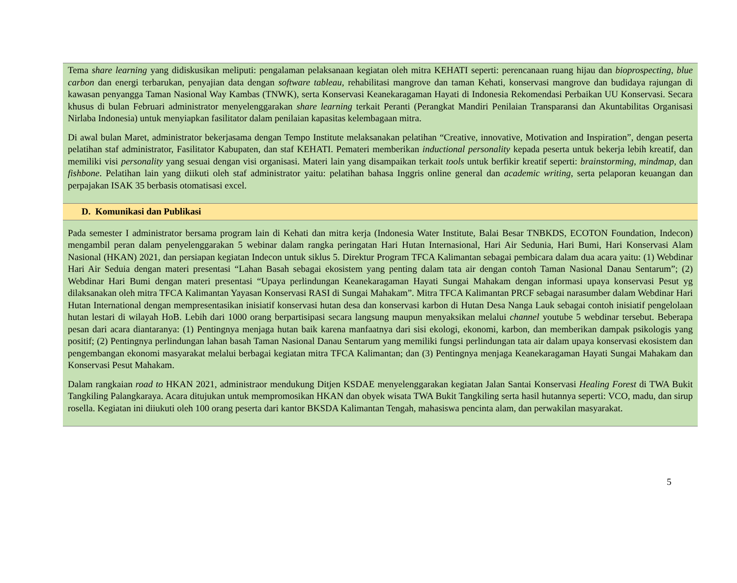Tema share learning yang didiskusikan meliputi: pengalaman pelaksanaan kegiatan oleh mitra KEHATI seperti: perencanaan ruang hijau dan bioprospecting, blue carbon dan energi terbarukan, penyajian data dengan software tableau, rehabilitasi mangrove dan taman Kehati, konservasi mangrove dan budidaya rajungan di kawasan penyangga Taman Nasional Way Kambas (TNWK), serta Konservasi Keanekaragaman Hayati di Indonesia Rekomendasi Perbaikan UU Konservasi. Secara khusus di bulan Februari administrator menyelenggarakan share learning terkait Peranti (Perangkat Mandiri Penilaian Transparansi dan Akuntabilitas Organisasi Nirlaba Indonesia) untuk menyiapkan fasilitator dalam penilaian kapasitas kelembagaan mitra.
Di awal bulan Maret, administrator bekerjasama dengan Tempo Institute melaksanakan pelatihan “Creative, innovative, Motivation and Inspiration”, dengan peserta pelatihan staf administrator, Fasilitator Kabupaten, dan staf KEHATI. Pemateri memberikan inductional personality kepada peserta untuk bekerja lebih kreatif, dan memiliki visi personality yang sesuai dengan visi organisasi. Materi lain yang disampaikan terkait tools untuk berfikir kreatif seperti: brainstorming, mindmap, dan fishbone. Pelatihan lain yang diikuti oleh staf administrator yaitu: pelatihan bahasa Inggris online general dan academic writing, serta pelaporan keuangan dan perpajakan ISAK 35 berbasis otomatisasi excel.
D. Komunikasi dan Publikasi
Pada semester I administrator bersama program lain di Kehati dan mitra kerja (Indonesia Water Institute, Balai Besar TNBKDS, ECOTON Foundation, Indecon) mengambil peran dalam penyelenggarakan 5 webinar dalam rangka peringatan Hari Hutan Internasional, Hari Air Sedunia, Hari Bumi, Hari Konservasi Alam Nasional (HKAN) 2021, dan persiapan kegiatan Indecon untuk siklus 5. Direktur Program TFCA Kalimantan sebagai pembicara dalam dua acara yaitu: (1) Webdinar Hari Air Seduia dengan materi presentasi “Lahan Basah sebagai ekosistem yang penting dalam tata air dengan contoh Taman Nasional Danau Sentarum”; (2) Webdinar Hari Bumi dengan materi presentasi “Upaya perlindungan Keanekaragaman Hayati Sungai Mahakam dengan informasi upaya konservasi Pesut yg dilaksanakan oleh mitra TFCA Kalimantan Yayasan Konservasi RASI di Sungai Mahakam”. Mitra TFCA Kalimantan PRCF sebagai narasumber dalam Webdinar Hari Hutan International dengan mempresentasikan inisiatif konservasi hutan desa dan konservasi karbon di Hutan Desa Nanga Lauk sebagai contoh inisiatif pengelolaan hutan lestari di wilayah HoB. Lebih dari 1000 orang berpartisipasi secara langsung maupun menyaksikan melalui channel youtube 5 webdinar tersebut. Beberapa pesan dari acara diantaranya: (1) Pentingnya menjaga hutan baik karena manfaatnya dari sisi ekologi, ekonomi, karbon, dan memberikan dampak psikologis yang positif; (2) Pentingnya perlindungan lahan basah Taman Nasional Danau Sentarum yang memiliki fungsi perlindungan tata air dalam upaya konservasi ekosistem dan pengembangan ekonomi masyarakat melalui berbagai kegiatan mitra TFCA Kalimantan; dan (3) Pentingnya menjaga Keanekaragaman Hayati Sungai Mahakam dan Konservasi Pesut Mahakam.
Dalam rangkaian road to HKAN 2021, administraor mendukung Ditjen KSDAE menyelenggarakan kegiatan Jalan Santai Konservasi Healing Forest di TWA Bukit Tangkiling Palangkaraya. Acara ditujukan untuk mempromosikan HKAN dan obyek wisata TWA Bukit Tangkiling serta hasil hutannya seperti: VCO, madu, dan sirup rosella. Kegiatan ini diiukuti oleh 100 orang peserta dari kantor BKSDA Kalimantan Tengah, mahasiswa pencinta alam, dan perwakilan masyarakat.
5